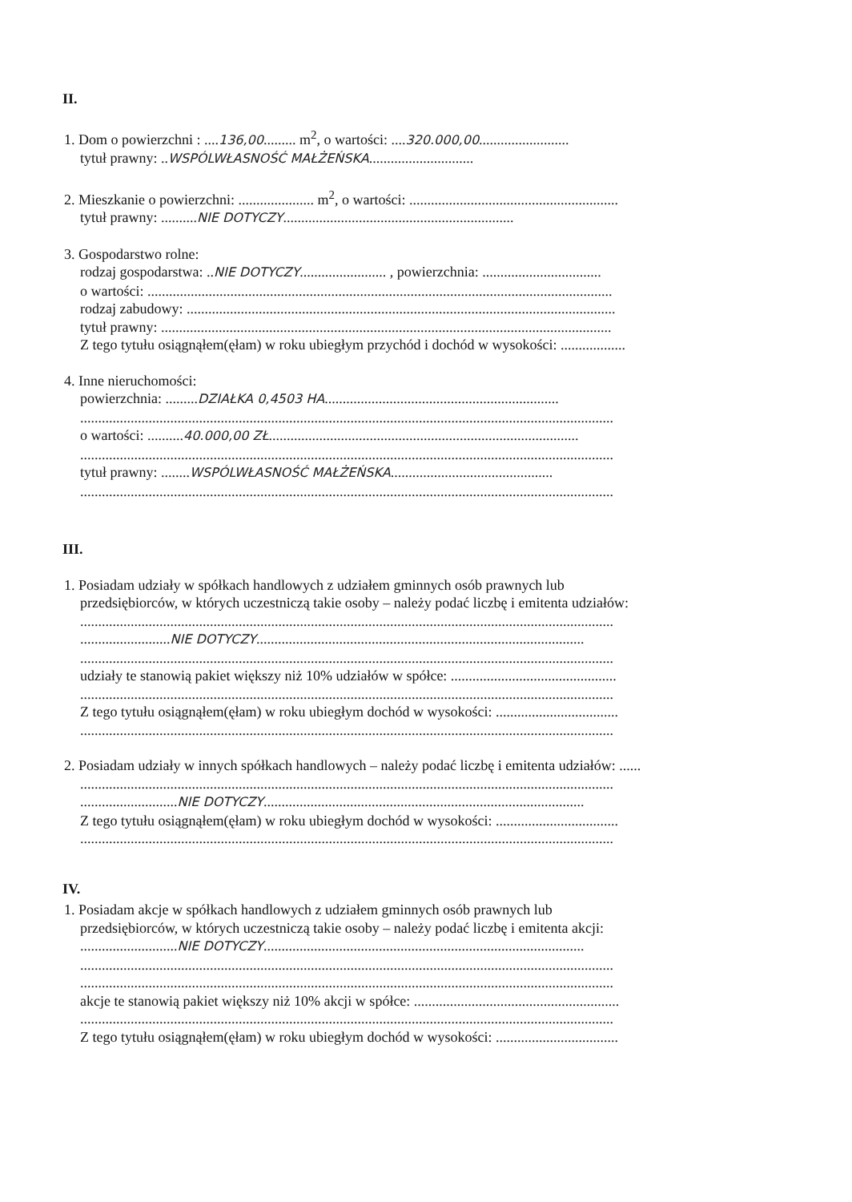II.
1. Dom o powierzchni : ....136,00......... m<sup>2</sup>, o wartości: ....320.000,00.........................
tytuł prawny: ..WSPÓLWŁASNOŚĆ MAŁŻEŃSKA.............................
2. Mieszkanie o powierzchni: ..................... m<sup>2</sup>, o wartości: ..........................................................
tytuł prawny: ..........NIE DOTYCZY................................................................
3. Gospodarstwo rolne:
rodzaj gospodarstwa: ..NIE DOTYCZY........................ , powierzchnia: .................................
o wartości: .................................................................................................................................
rodzaj zabudowy: .......................................................................................................................
tytuł prawny: .............................................................................................................................
Z tego tytułu osiągnąłem(ęłam) w roku ubiegłym przychód i dochód w wysokości: ..................
4. Inne nieruchomości:
powierzchnia: .........DZIAŁKA 0,4503 HA.................................................................
....................................................................................................................................................
o wartości: ..........40.000,00 ZŁ......................................................................................
....................................................................................................................................................
tytuł prawny: ........WSPÓLWŁASNOŚĆ MAŁŻEŃSKA.............................................
....................................................................................................................................................
III.
1. Posiadam udziały w spółkach handlowych z udziałem gminnych osób prawnych lub
przedsiębiorców, w których uczestniczą takie osoby – należy podać liczbę i emitenta udziałów:
....................................................................................................................................................
.........................NIE DOTYCZY...........................................................................................
....................................................................................................................................................
udziały te stanowią pakiet większy niż 10% udziałów w spółce: ..............................................
....................................................................................................................................................
Z tego tytułu osiągnąłem(ęłam) w roku ubiegłym dochód w wysokości: ..................................
....................................................................................................................................................
2. Posiadam udziały w innych spółkach handlowych – należy podać liczbę i emitenta udziałów: ......
....................................................................................................................................................
...........................NIE DOTYCZY.........................................................................................
Z tego tytułu osiągnąłem(ęłam) w roku ubiegłym dochód w wysokości: ..................................
....................................................................................................................................................
IV.
1. Posiadam akcje w spółkach handlowych z udziałem gminnych osób prawnych lub
przedsiębiorców, w których uczestniczą takie osoby – należy podać liczbę i emitenta akcji:
...........................NIE DOTYCZY.........................................................................................
....................................................................................................................................................
....................................................................................................................................................
akcje te stanowią pakiet większy niż 10% akcji w spółce: .........................................................
....................................................................................................................................................
Z tego tytułu osiągnąłem(ęłam) w roku ubiegłym dochód w wysokości: ..................................